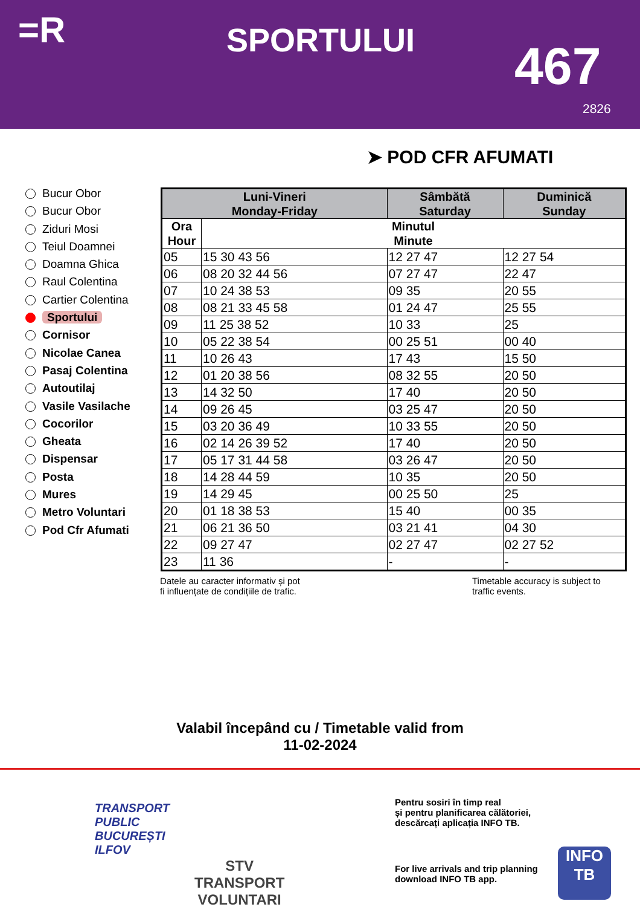=R SPORTULUI 467
2826
➤ POD CFR AFUMATI
Bucur Obor
Bucur Obor
Ziduri Mosi
Teiul Doamnei
Doamna Ghica
Raul Colentina
Cartier Colentina
Sportului
Cornisor
Nicolae Canea
Pasaj Colentina
Autoutilaj
Vasile Vasilache
Cocorilor
Gheata
Dispensar
Posta
Mures
Metro Voluntari
Pod Cfr Afumati
| Luni-Vineri Monday-Friday | | Sâmbătă Saturday | Duminică Sunday |
| --- | --- | --- | --- |
| Ora Hour | Minutul Minute | | |
| 05 | 15 30 43 56 | 12 27 47 | 12 27 54 |
| 06 | 08 20 32 44 56 | 07 27 47 | 22 47 |
| 07 | 10 24 38 53 | 09 35 | 20 55 |
| 08 | 08 21 33 45 58 | 01 24 47 | 25 55 |
| 09 | 11 25 38 52 | 10 33 | 25 |
| 10 | 05 22 38 54 | 00 25 51 | 00 40 |
| 11 | 10 26 43 | 17 43 | 15 50 |
| 12 | 01 20 38 56 | 08 32 55 | 20 50 |
| 13 | 14 32 50 | 17 40 | 20 50 |
| 14 | 09 26 45 | 03 25 47 | 20 50 |
| 15 | 03 20 36 49 | 10 33 55 | 20 50 |
| 16 | 02 14 26 39 52 | 17 40 | 20 50 |
| 17 | 05 17 31 44 58 | 03 26 47 | 20 50 |
| 18 | 14 28 44 59 | 10 35 | 20 50 |
| 19 | 14 29 45 | 00 25 50 | 25 |
| 20 | 01 18 38 53 | 15 40 | 00 35 |
| 21 | 06 21 36 50 | 03 21 41 | 04 30 |
| 22 | 09 27 47 | 02 27 47 | 02 27 52 |
| 23 | 11 36 | - | - |
Datele au caracter informativ și pot
fi influențate de condițiile de trafic.
Timetable accuracy is subject to
traffic events.
Valabil începând cu / Timetable valid from
11-02-2024
TRANSPORT
PUBLIC
BUCUREȘTI
ILFOV
STV
TRANSPORT
VOLUNTARI
Pentru sosiri în timp real
și pentru planificarea călătoriei,
descărcați aplicația INFO TB.
For live arrivals and trip planning
download INFO TB app.
INFO
TB